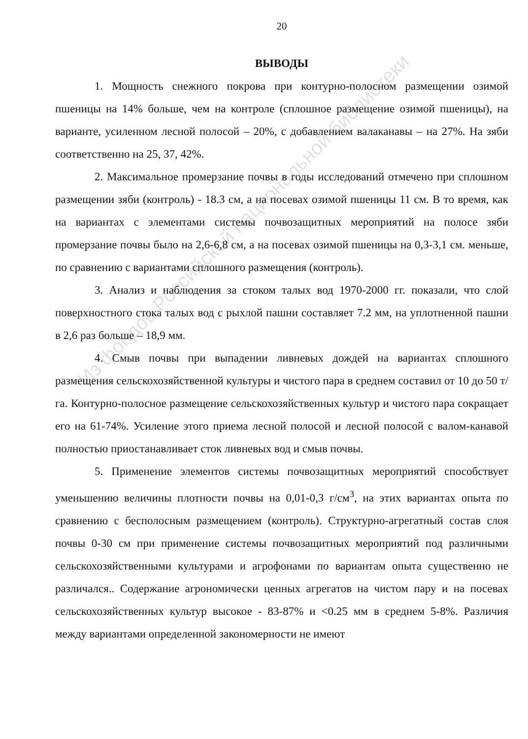Из фондов Российской национальной библиотеки
20
ВЫВОДЫ
1. Мощность снежного покрова при контурно-полосном размещении озимой пшеницы на 14% больше, чем на контроле (сплошное размещение озимой пшеницы), на варианте, усиленном лесной полосой – 20%, с добавлением валаканавы – на 27%. На зяби соответственно на 25, 37, 42%.
2. Максимальное промерзание почвы в годы исследований отмечено при сплошном размещении зяби (контроль) - 18.3 см, а на посевах озимой пшеницы 11 см. В то время, как на вариантах с элементами системы почвозащитных мероприятий на полосе зяби промерзание почвы было на 2,6-6,8 см, а на посевах озимой пшеницы на 0,3-3,1 см. меньше, по сравнению с вариантами сплошного размещения (контроль).
3. Анализ и наблюдения за стоком талых вод 1970-2000 гг. показали, что слой поверхностного стока талых вод с рыхлой пашни составляет 7.2 мм, на уплотненной пашни в 2,6 раз больше – 18,9 мм.
4. Смыв почвы при выпадении ливневых дождей на вариантах сплошного размещения сельскохозяйственной культуры и чистого пара в среднем составил от 10 до 50 т/га. Контурно-полосное размещение сельскохозяйственных культур и чистого пара сокращает его на 61-74%. Усиление этого приема лесной полосой и лесной полосой с валом-канавой полностью приостанавливает сток ливневых вод и смыв почвы.
5. Применение элементов системы почвозащитных мероприятий способствует уменьшению величины плотности почвы на 0,01-0,3 г/см<sup>3</sup>, на этих вариантах опыта по сравнению с бесполосным размещением (контроль). Структурно-агрегатный состав слоя почвы 0-30 см при применение системы почвозащитных мероприятий под различными сельскохозяйственными культурами и агрофонами по вариантам опыта существенно не различался.. Содержание агрономически ценных агрегатов на чистом пару и на посевах сельскохозяйственных культур высокое - 83-87% и <0.25 мм в среднем 5-8%. Различия между вариантами определенной закономерности не имеют